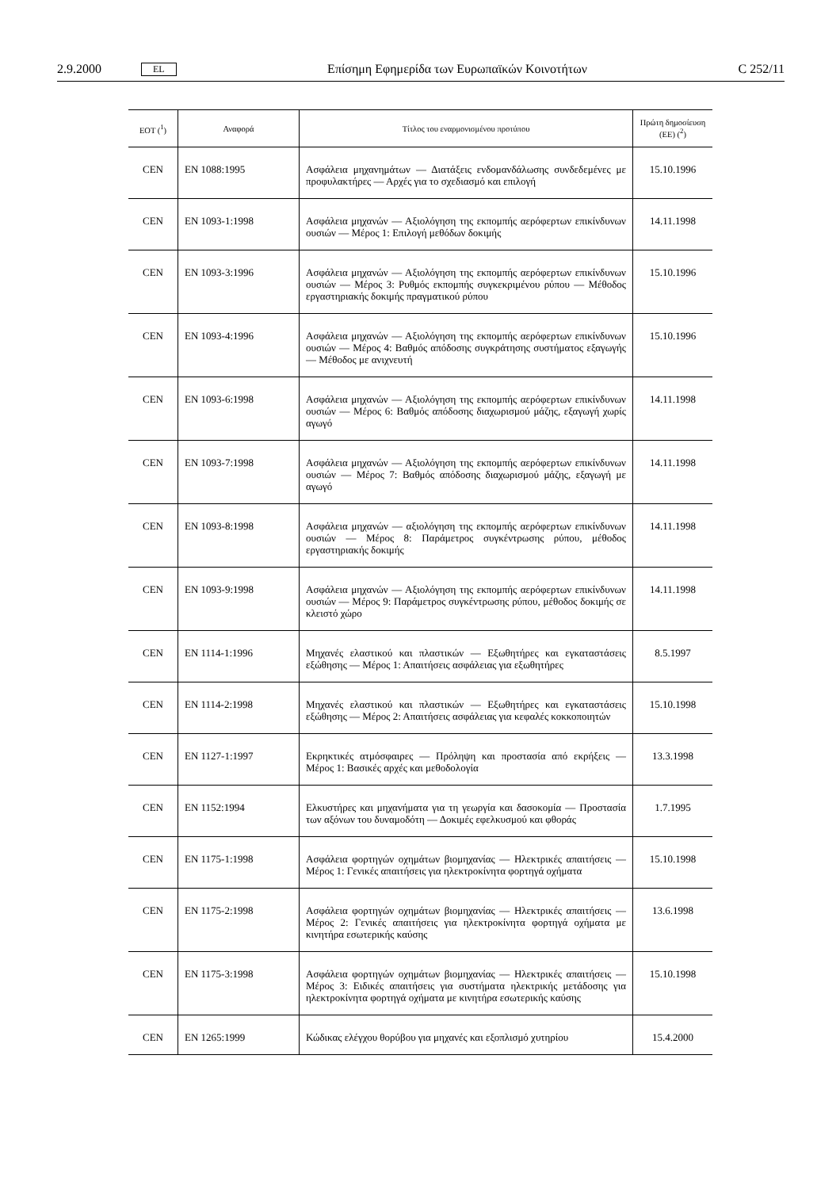2.9.2000 EL Επίσημη Εφημερίδα των Ευρωπαϊκών Κοινοτήτων C 252/11
| ΕΟΤ (<sup>1</sup>) | Αναφορά | Τίτλος του εναρμονισμένου προτύπου | Πρώτη δημοσίευση (ΕΕ) (<sup>2</sup>) |
| --- | --- | --- | --- |
| CEN | EN 1088:1995 | Ασφάλεια μηχανημάτων — Διατάξεις ενδομανδάλωσης συνδεδεμένες με προφυλακτήρες — Αρχές για το σχεδιασμό και επιλογή | 15.10.1996 |
| CEN | EN 1093-1:1998 | Ασφάλεια μηχανών — Αξιολόγηση της εκπομπής αερόφερτων επικίνδυνων ουσιών — Μέρος 1: Επιλογή μεθόδων δοκιμής | 14.11.1998 |
| CEN | EN 1093-3:1996 | Ασφάλεια μηχανών — Αξιολόγηση της εκπομπής αερόφερτων επικίνδυνων ουσιών — Μέρος 3: Ρυθμός εκπομπής συγκεκριμένου ρύπου — Μέθοδος εργαστηριακής δοκιμής πραγματικού ρύπου | 15.10.1996 |
| CEN | EN 1093-4:1996 | Ασφάλεια μηχανών — Αξιολόγηση της εκπομπής αερόφερτων επικίνδυνων ουσιών — Μέρος 4: Βαθμός απόδοσης συγκράτησης συστήματος εξαγωγής — Μέθοδος με ανιχνευτή | 15.10.1996 |
| CEN | EN 1093-6:1998 | Ασφάλεια μηχανών — Αξιολόγηση της εκπομπής αερόφερτων επικίνδυνων ουσιών — Μέρος 6: Βαθμός απόδοσης διαχωρισμού μάζης, εξαγωγή χωρίς αγωγό | 14.11.1998 |
| CEN | EN 1093-7:1998 | Ασφάλεια μηχανών — Αξιολόγηση της εκπομπής αερόφερτων επικίνδυνων ουσιών — Μέρος 7: Βαθμός απόδοσης διαχωρισμού μάζης, εξαγωγή με αγωγό | 14.11.1998 |
| CEN | EN 1093-8:1998 | Ασφάλεια μηχανών — αξιολόγηση της εκπομπής αερόφερτων επικίνδυνων ουσιών — Μέρος 8: Παράμετρος συγκέντρωσης ρύπου, μέθοδος εργαστηριακής δοκιμής | 14.11.1998 |
| CEN | EN 1093-9:1998 | Ασφάλεια μηχανών — Αξιολόγηση της εκπομπής αερόφερτων επικίνδυνων ουσιών — Μέρος 9: Παράμετρος συγκέντρωσης ρύπου, μέθοδος δοκιμής σε κλειστό χώρο | 14.11.1998 |
| CEN | EN 1114-1:1996 | Μηχανές ελαστικού και πλαστικών — Εξωθητήρες και εγκαταστάσεις εξώθησης — Μέρος 1: Απαιτήσεις ασφάλειας για εξωθητήρες | 8.5.1997 |
| CEN | EN 1114-2:1998 | Μηχανές ελαστικού και πλαστικών — Εξωθητήρες και εγκαταστάσεις εξώθησης — Μέρος 2: Απαιτήσεις ασφάλειας για κεφαλές κοκκοποιητών | 15.10.1998 |
| CEN | EN 1127-1:1997 | Εκρηκτικές ατμόσφαιρες — Πρόληψη και προστασία από εκρήξεις — Μέρος 1: Βασικές αρχές και μεθοδολογία | 13.3.1998 |
| CEN | EN 1152:1994 | Ελκυστήρες και μηχανήματα για τη γεωργία και δασοκομία — Προστασία των αξόνων του δυναμοδότη — Δοκιμές εφελκυσμού και φθοράς | 1.7.1995 |
| CEN | EN 1175-1:1998 | Ασφάλεια φορτηγών οχημάτων βιομηχανίας — Ηλεκτρικές απαιτήσεις — Μέρος 1: Γενικές απαιτήσεις για ηλεκτροκίνητα φορτηγά οχήματα | 15.10.1998 |
| CEN | EN 1175-2:1998 | Ασφάλεια φορτηγών οχημάτων βιομηχανίας — Ηλεκτρικές απαιτήσεις — Μέρος 2: Γενικές απαιτήσεις για ηλεκτροκίνητα φορτηγά οχήματα με κινητήρα εσωτερικής καύσης | 13.6.1998 |
| CEN | EN 1175-3:1998 | Ασφάλεια φορτηγών οχημάτων βιομηχανίας — Ηλεκτρικές απαιτήσεις — Μέρος 3: Ειδικές απαιτήσεις για συστήματα ηλεκτρικής μετάδοσης για ηλεκτροκίνητα φορτηγά οχήματα με κινητήρα εσωτερικής καύσης | 15.10.1998 |
| CEN | EN 1265:1999 | Κώδικας ελέγχου θορύβου για μηχανές και εξοπλισμό χυτηρίου | 15.4.2000 |